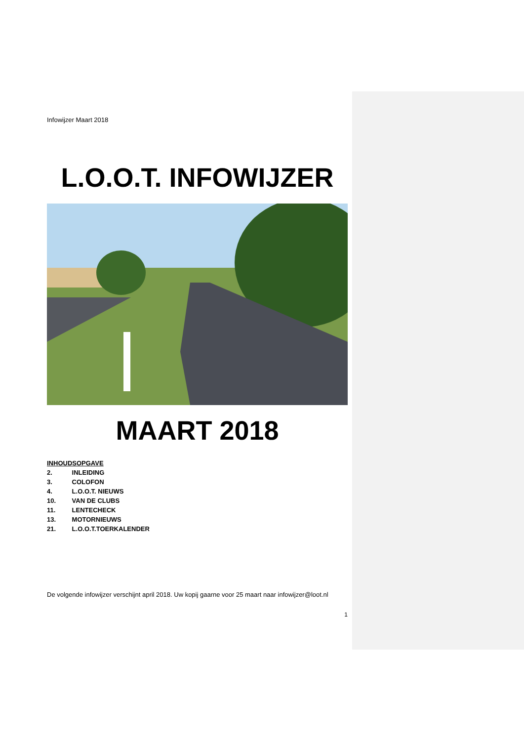Infowijzer Maart 2018
L.O.O.T. INFOWIJZER
MAART 2018
INHOUDSOPGAVE
2. INLEIDING
3. COLOFON
4. L.O.O.T. NIEUWS
10. VAN DE CLUBS
11. LENTECHECK
13. MOTORNIEUWS
21. L.O.O.T.TOERKALENDER
De volgende infowijzer verschijnt april 2018. Uw kopij gaarne voor 25 maart naar infowijzer@loot.nl
1